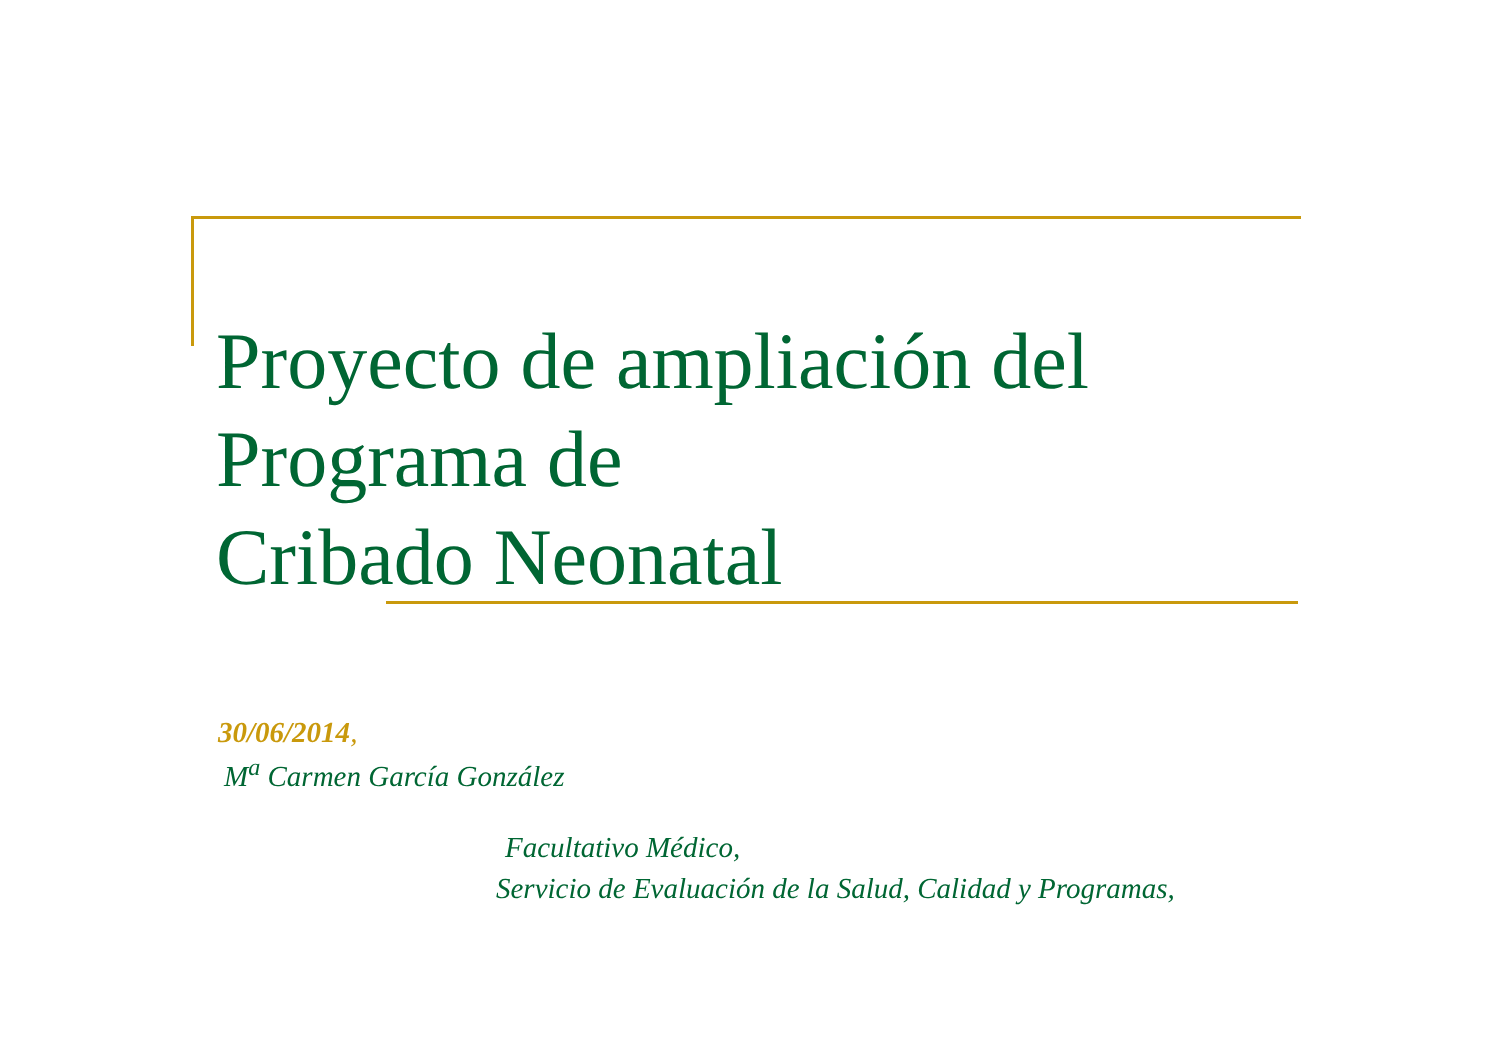Proyecto de ampliación del
Programa de
Cribado Neonatal
30/06/2014,
M<sup>a</sup> Carmen García González
Facultativo Médico,
Servicio de Evaluación de la Salud, Calidad y Programas,